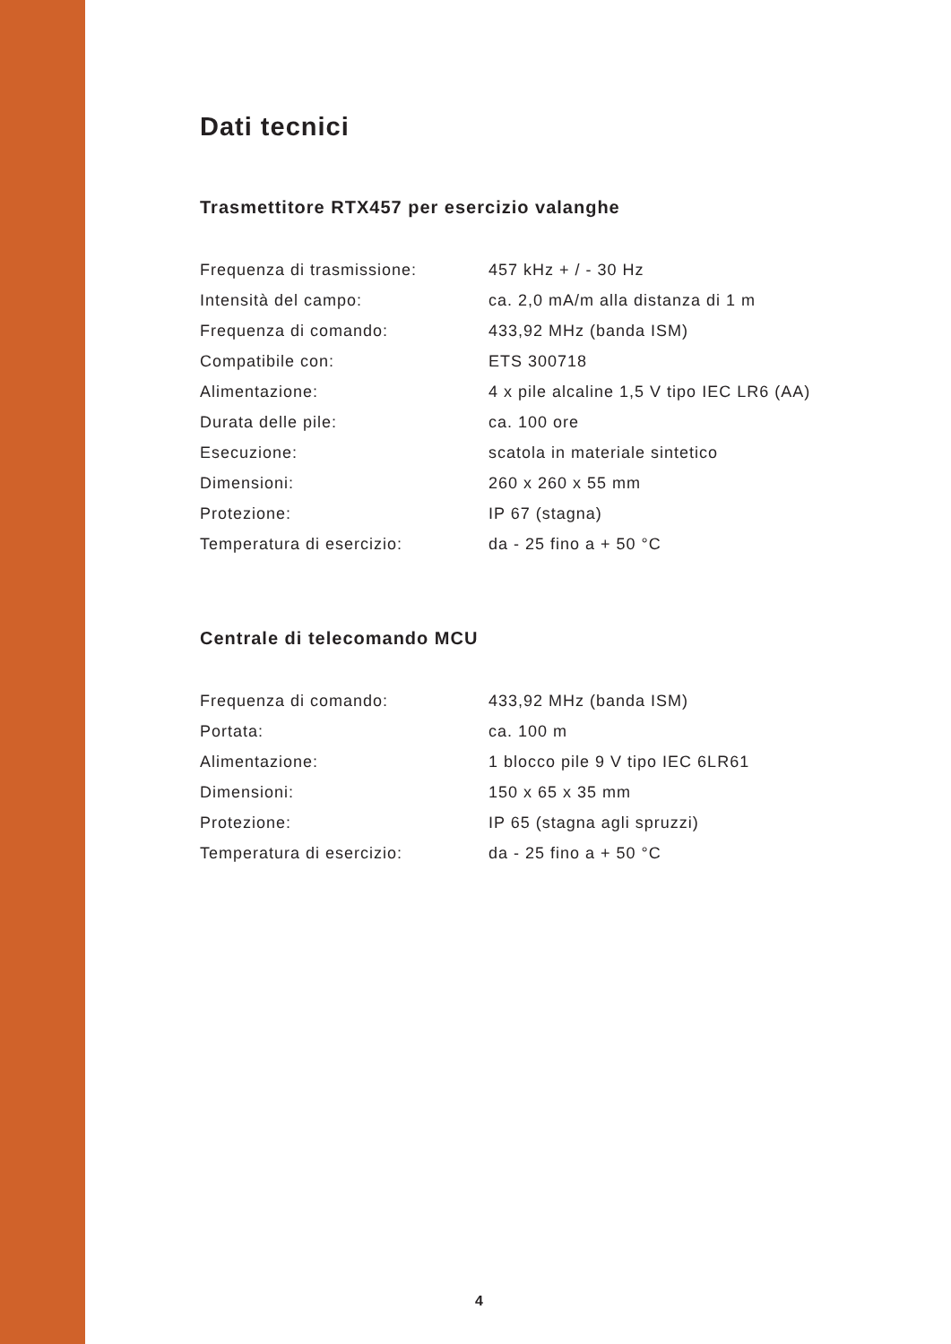Dati tecnici
Trasmettitore RTX457 per esercizio valanghe
| Frequenza di trasmissione: | 457 kHz + / - 30 Hz |
| Intensità del campo: | ca. 2,0 mA/m alla distanza di 1 m |
| Frequenza di comando: | 433,92 MHz (banda ISM) |
| Compatibile con: | ETS 300718 |
| Alimentazione: | 4 x pile alcaline 1,5 V tipo IEC LR6 (AA) |
| Durata delle pile: | ca. 100 ore |
| Esecuzione: | scatola in materiale sintetico |
| Dimensioni: | 260 x 260 x 55 mm |
| Protezione: | IP 67 (stagna) |
| Temperatura di esercizio: | da - 25 fino a + 50 °C |
Centrale di telecomando MCU
| Frequenza di comando: | 433,92 MHz (banda ISM) |
| Portata: | ca. 100 m |
| Alimentazione: | 1 blocco pile 9 V tipo IEC 6LR61 |
| Dimensioni: | 150 x 65 x 35 mm |
| Protezione: | IP 65 (stagna agli spruzzi) |
| Temperatura di esercizio: | da - 25 fino a + 50 °C |
4